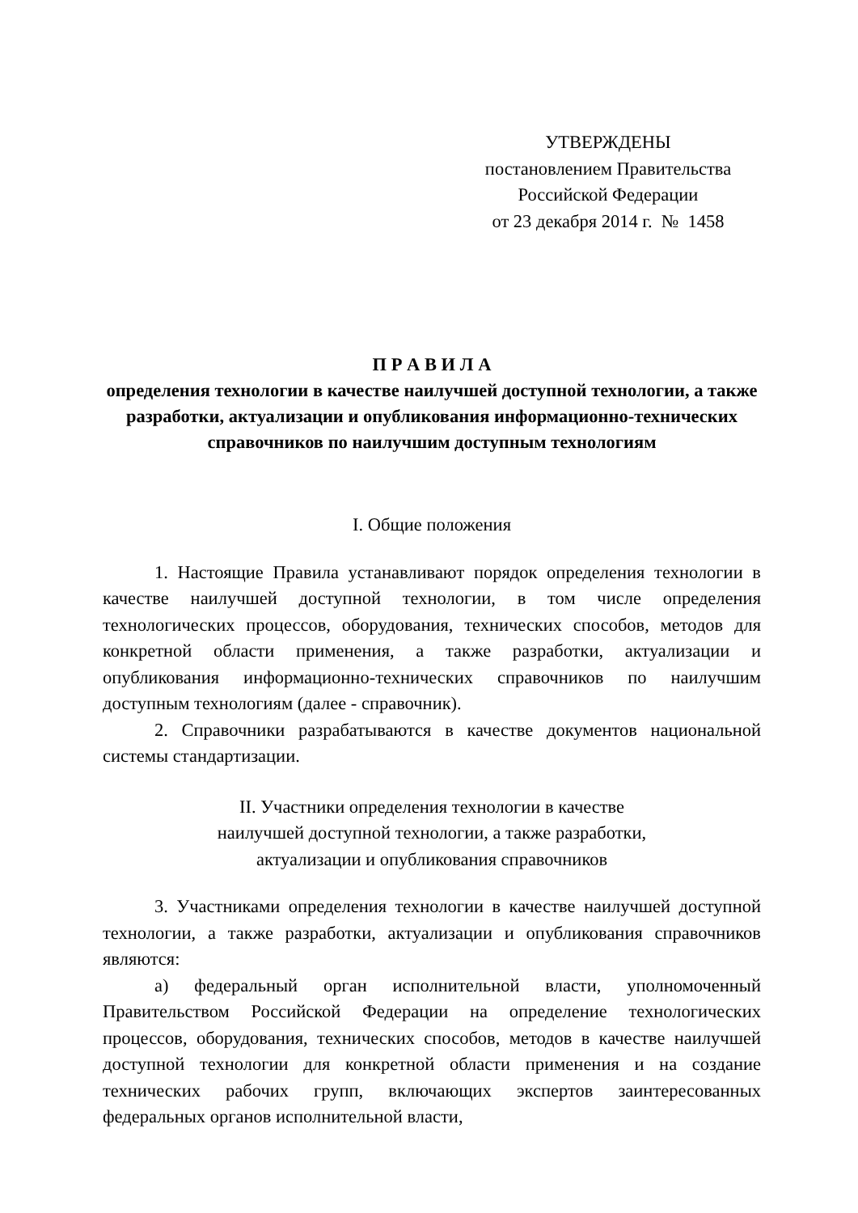УТВЕРЖДЕНЫ
постановлением Правительства
Российской Федерации
от 23 декабря 2014 г. № 1458
П Р А В И Л А
определения технологии в качестве наилучшей доступной технологии, а также разработки, актуализации и опубликования информационно-технических справочников по наилучшим доступным технологиям
I. Общие положения
1. Настоящие Правила устанавливают порядок определения технологии в качестве наилучшей доступной технологии, в том числе определения технологических процессов, оборудования, технических способов, методов для конкретной области применения, а также разработки, актуализации и опубликования информационно-технических справочников по наилучшим доступным технологиям (далее - справочник).
2. Справочники разрабатываются в качестве документов национальной системы стандартизации.
II. Участники определения технологии в качестве
наилучшей доступной технологии, а также разработки,
актуализации и опубликования справочников
3. Участниками определения технологии в качестве наилучшей доступной технологии, а также разработки, актуализации и опубликования справочников являются:
а) федеральный орган исполнительной власти, уполномоченный Правительством Российской Федерации на определение технологических процессов, оборудования, технических способов, методов в качестве наилучшей доступной технологии для конкретной области применения и на создание технических рабочих групп, включающих экспертов заинтересованных федеральных органов исполнительной власти,